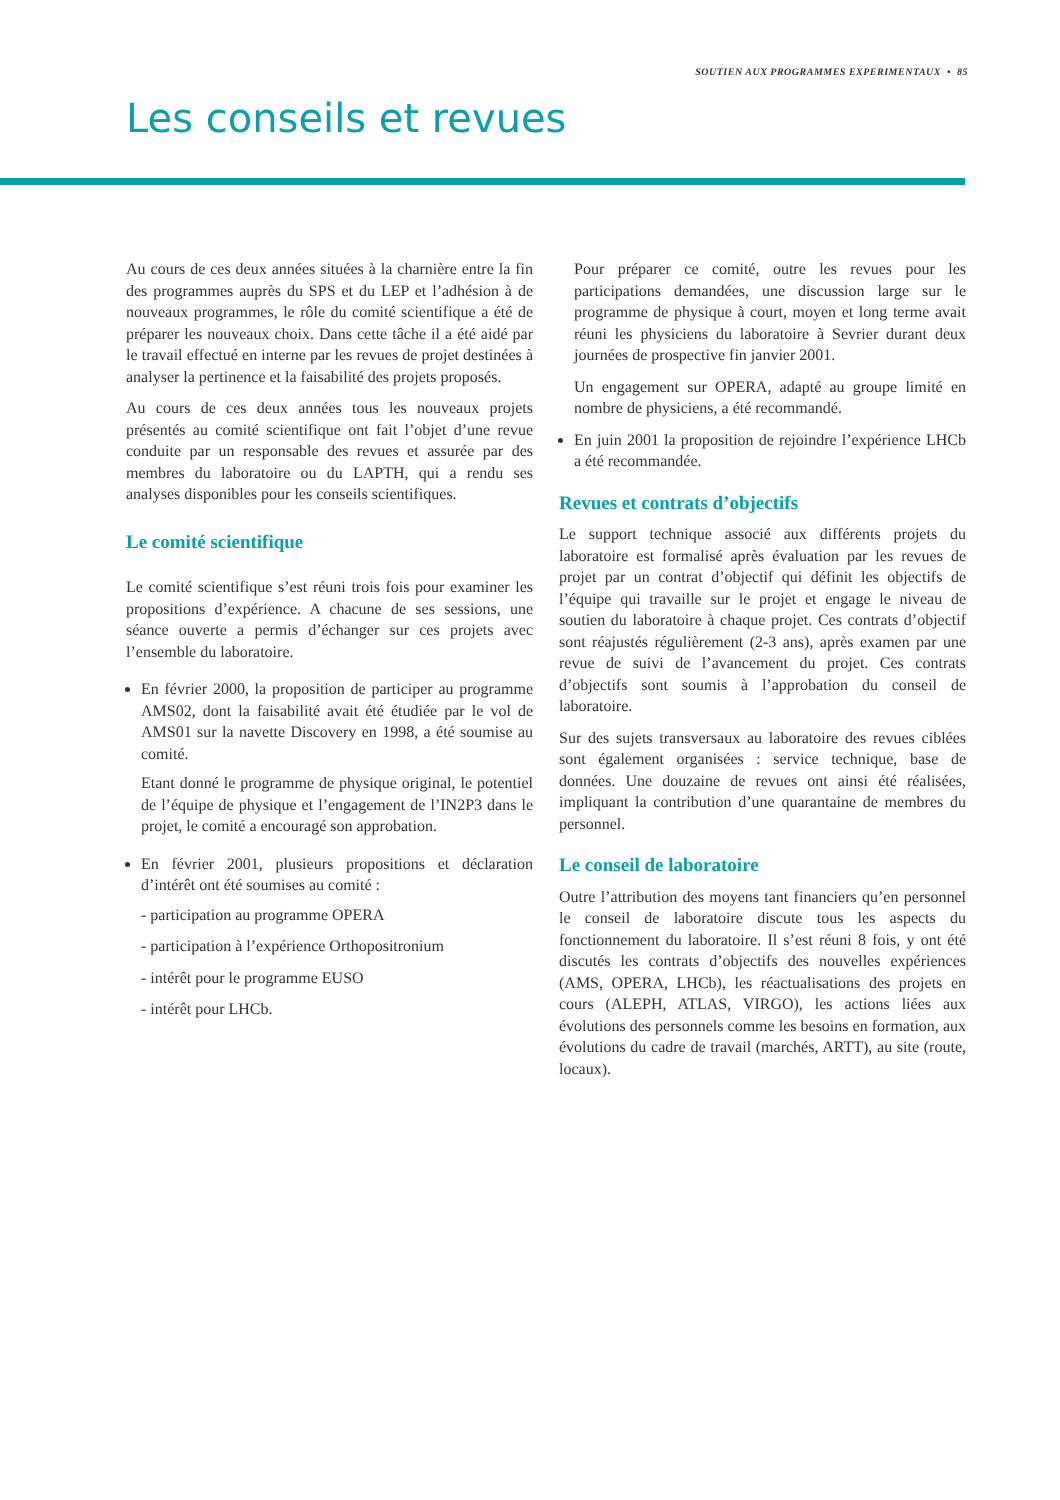SOUTIEN AUX PROGRAMMES EXPERIMENTAUX • 85
Les conseils et revues
Au cours de ces deux années situées à la charnière entre la fin des programmes auprès du SPS et du LEP et l’adhésion à de nouveaux programmes, le rôle du comité scientifique a été de préparer les nouveaux choix. Dans cette tâche il a été aidé par le travail effectué en interne par les revues de projet destinées à analyser la pertinence et la faisabilité des projets proposés.
Au cours de ces deux années tous les nouveaux projets présentés au comité scientifique ont fait l’objet d’une revue conduite par un responsable des revues et assurée par des membres du laboratoire ou du LAPTH, qui a rendu ses analyses disponibles pour les conseils scientifiques.
Le comité scientifique
Le comité scientifique s’est réuni trois fois pour examiner les propositions d’expérience. A chacune de ses sessions, une séance ouverte a permis d’échanger sur ces projets avec l’ensemble du laboratoire.
En février 2000, la proposition de participer au programme AMS02, dont la faisabilité avait été étudiée par le vol de AMS01 sur la navette Discovery en 1998, a été soumise au comité.
Etant donné le programme de physique original, le potentiel de l’équipe de physique et l’engagement de l’IN2P3 dans le projet, le comité a encouragé son approbation.
En février 2001, plusieurs propositions et déclaration d’intérêt ont été soumises au comité :
- participation au programme OPERA
- participation à l’expérience Orthopositronium
- intérêt pour le programme EUSO
- intérêt pour LHCb.
Pour préparer ce comité, outre les revues pour les participations demandées, une discussion large sur le programme de physique à court, moyen et long terme avait réuni les physiciens du laboratoire à Sevrier durant deux journées de prospective fin janvier 2001.
Un engagement sur OPERA, adapté au groupe limité en nombre de physiciens, a été recommandé.
En juin 2001 la proposition de rejoindre l’expérience LHCb a été recommandée.
Revues et contrats d’objectifs
Le support technique associé aux différents projets du laboratoire est formalisé après évaluation par les revues de projet par un contrat d’objectif qui définit les objectifs de l’équipe qui travaille sur le projet et engage le niveau de soutien du laboratoire à chaque projet. Ces contrats d’objectif sont réajustés régulièrement (2-3 ans), après examen par une revue de suivi de l’avancement du projet. Ces contrats d’objectifs sont soumis à l’approbation du conseil de laboratoire.
Sur des sujets transversaux au laboratoire des revues ciblées sont également organisées : service technique, base de données. Une douzaine de revues ont ainsi été réalisées, impliquant la contribution d’une quarantaine de membres du personnel.
Le conseil de laboratoire
Outre l’attribution des moyens tant financiers qu’en personnel le conseil de laboratoire discute tous les aspects du fonctionnement du laboratoire. Il s’est réuni 8 fois, y ont été discutés les contrats d’objectifs des nouvelles expériences (AMS, OPERA, LHCb), les réactualisations des projets en cours (ALEPH, ATLAS, VIRGO), les actions liées aux évolutions des personnels comme les besoins en formation, aux évolutions du cadre de travail (marchés, ARTT), au site (route, locaux).